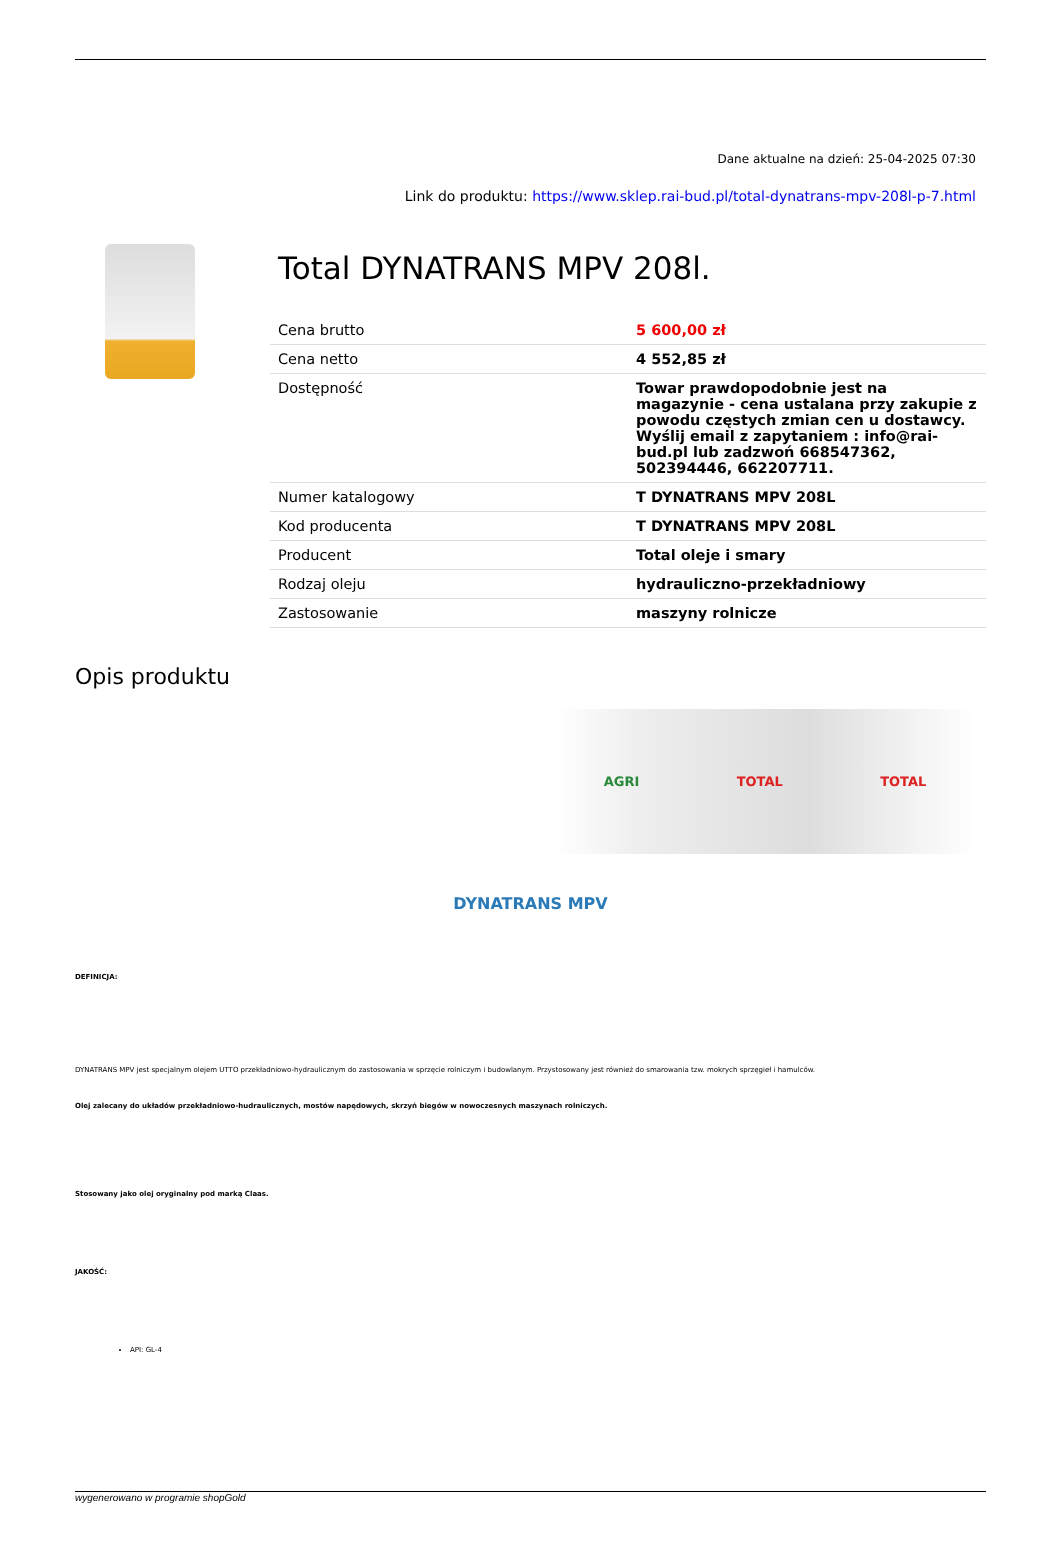Dane aktualne na dzień: 25-04-2025 07:30
Link do produktu: https://www.sklep.rai-bud.pl/total-dynatrans-mpv-208l-p-7.html
Total DYNATRANS MPV 208l.
| Cena brutto | 5 600,00 zł |
| Cena netto | 4 552,85 zł |
| Dostępność | Towar prawdopodobnie jest na magazynie - cena ustalana przy zakupie z powodu częstych zmian cen u dostawcy. Wyślij email z zapytaniem : info@rai-bud.pl lub zadzwoń 668547362, 502394446, 662207711. |
| Numer katalogowy | T DYNATRANS MPV 208L |
| Kod producenta | T DYNATRANS MPV 208L |
| Producent | Total oleje i smary |
| Rodzaj oleju | hydrauliczno-przekładniowy |
| Zastosowanie | maszyny rolnicze |
Opis produktu
AGRI TOTAL TOTAL
DYNATRANS MPV
DEFINICJA:
DYNATRANS MPV jest specjalnym olejem UTTO przekładniowo-hydraulicznym do zastosowania w sprzęcie rolniczym i budowlanym. Przystosowany jest również do smarowania tzw. mokrych sprzęgieł i hamulców.
Olej zalecany do układów przekładniowo-hudraulicznych, mostów napędowych, skrzyń biegów w nowoczesnych maszynach rolniczych.
Stosowany jako olej oryginalny pod marką Claas.
JAKOŚĆ:
API: GL-4
wygenerowano w programie shopGold